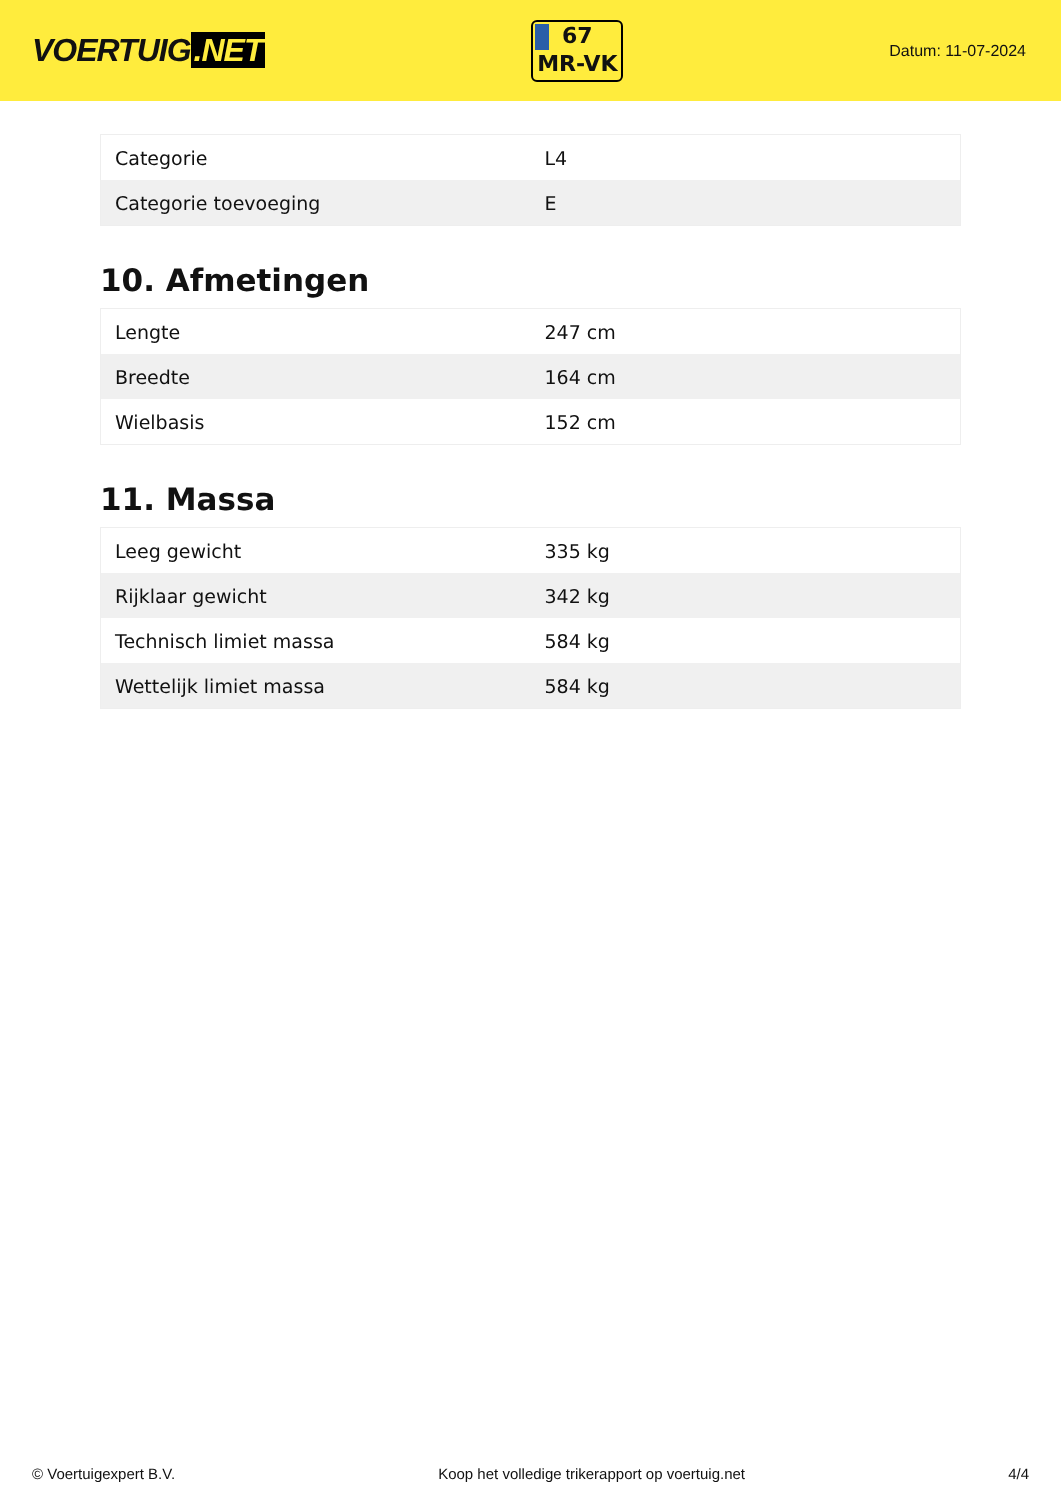VOERTUIG.NET
67
MR-VK
Datum: 11-07-2024
| Categorie | L4 |
| Categorie toevoeging | E |
10. Afmetingen
| Lengte | 247 cm |
| Breedte | 164 cm |
| Wielbasis | 152 cm |
11. Massa
| Leeg gewicht | 335 kg |
| Rijklaar gewicht | 342 kg |
| Technisch limiet massa | 584 kg |
| Wettelijk limiet massa | 584 kg |
© Voertuigexpert B.V. Koop het volledige trikerapport op voertuig.net 4/4